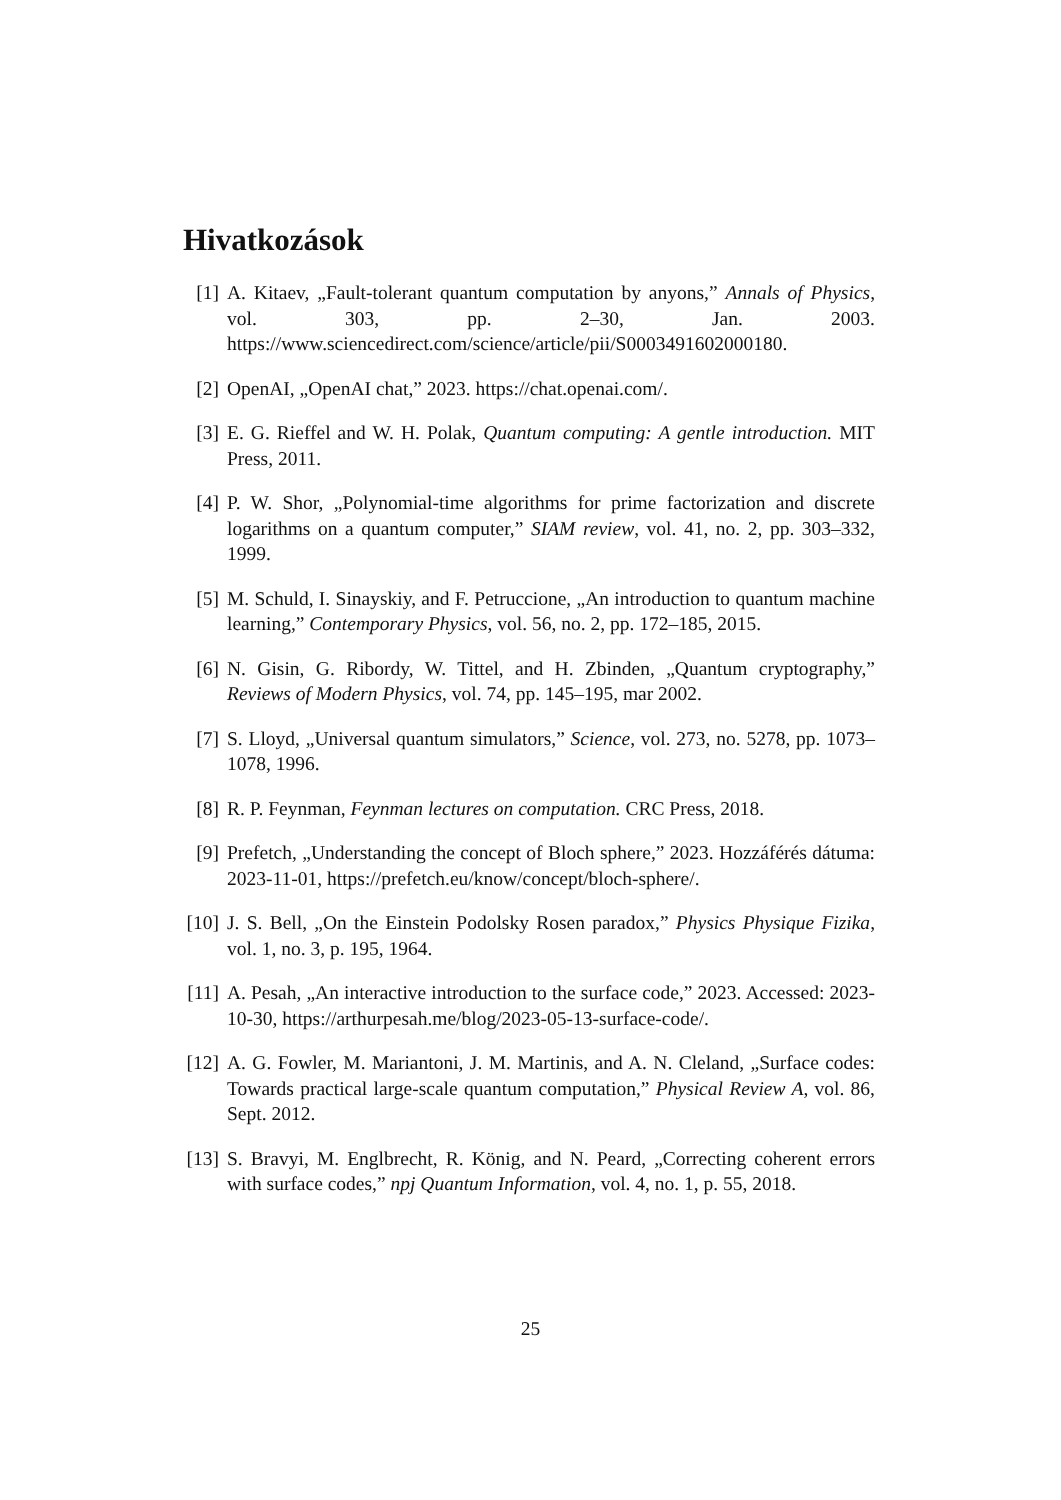Hivatkozások
[1] A. Kitaev, „Fault-tolerant quantum computation by anyons,” Annals of Physics, vol. 303, pp. 2–30, Jan. 2003. https://www.sciencedirect.com/science/article/pii/S0003491602000180.
[2] OpenAI, „OpenAI chat,” 2023. https://chat.openai.com/.
[3] E. G. Rieffel and W. H. Polak, Quantum computing: A gentle introduction. MIT Press, 2011.
[4] P. W. Shor, „Polynomial-time algorithms for prime factorization and discrete logarithms on a quantum computer,” SIAM review, vol. 41, no. 2, pp. 303–332, 1999.
[5] M. Schuld, I. Sinayskiy, and F. Petruccione, „An introduction to quantum machine learning,” Contemporary Physics, vol. 56, no. 2, pp. 172–185, 2015.
[6] N. Gisin, G. Ribordy, W. Tittel, and H. Zbinden, „Quantum cryptography,” Reviews of Modern Physics, vol. 74, pp. 145–195, mar 2002.
[7] S. Lloyd, „Universal quantum simulators,” Science, vol. 273, no. 5278, pp. 1073–1078, 1996.
[8] R. P. Feynman, Feynman lectures on computation. CRC Press, 2018.
[9] Prefetch, „Understanding the concept of Bloch sphere,” 2023. Hozzáférés dátuma: 2023-11-01, https://prefetch.eu/know/concept/bloch-sphere/.
[10]
J. S. Bell, „On the Einstein Podolsky Rosen paradox,” Physics Physique Fizika, vol. 1, no. 3, p. 195, 1964.
[11]
A. Pesah, „An interactive introduction to the surface code,” 2023. Accessed: 2023-10-30, https://arthurpesah.me/blog/2023-05-13-surface-code/.
[12]
A. G. Fowler, M. Mariantoni, J. M. Martinis, and A. N. Cleland, „Surface codes: Towards practical large-scale quantum computation,” Physical Review A, vol. 86, Sept. 2012.
[13]
S. Bravyi, M. Englbrecht, R. König, and N. Peard, „Correcting coherent errors with surface codes,” npj Quantum Information, vol. 4, no. 1, p. 55, 2018.
25